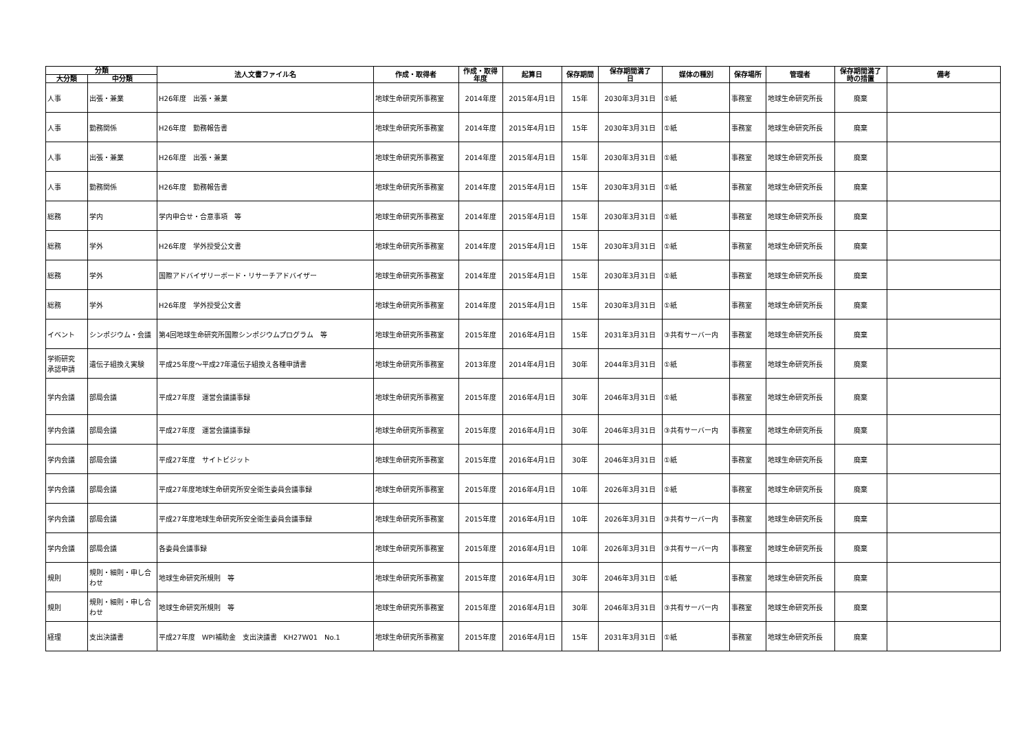| 分類 | | 法人文書ファイル名 | 作成・取得者 | 作成・取得 年度 | 起算日 | 保存期間 | 保存期間満了 日 | 媒体の種別 | 保存場所 | 管理者 | 保存期間満了 時の措置 | 備考 |
| --- | --- | --- | --- | --- | --- | --- | --- | --- | --- | --- | --- | --- |
| 大分類 | 中分類 | | | | | | | | | | | |
| 人事 | 出張・兼業 | H26年度 出張・兼業 | 地球生命研究所事務室 | 2014年度 | 2015年4月1日 | 15年 | 2030年3月31日 | ①紙 | 事務室 | 地球生命研究所長 | 廃棄 | |
| 人事 | 勤務関係 | H26年度 勤務報告書 | 地球生命研究所事務室 | 2014年度 | 2015年4月1日 | 15年 | 2030年3月31日 | ①紙 | 事務室 | 地球生命研究所長 | 廃棄 | |
| 人事 | 出張・兼業 | H26年度 出張・兼業 | 地球生命研究所事務室 | 2014年度 | 2015年4月1日 | 15年 | 2030年3月31日 | ①紙 | 事務室 | 地球生命研究所長 | 廃棄 | |
| 人事 | 勤務関係 | H26年度 勤務報告書 | 地球生命研究所事務室 | 2014年度 | 2015年4月1日 | 15年 | 2030年3月31日 | ①紙 | 事務室 | 地球生命研究所長 | 廃棄 | |
| 総務 | 学内 | 学内申合せ・合意事項 等 | 地球生命研究所事務室 | 2014年度 | 2015年4月1日 | 15年 | 2030年3月31日 | ①紙 | 事務室 | 地球生命研究所長 | 廃棄 | |
| 総務 | 学外 | H26年度 学外授受公文書 | 地球生命研究所事務室 | 2014年度 | 2015年4月1日 | 15年 | 2030年3月31日 | ①紙 | 事務室 | 地球生命研究所長 | 廃棄 | |
| 総務 | 学外 | 国際アドバイザリーボード・リサーチアドバイザー | 地球生命研究所事務室 | 2014年度 | 2015年4月1日 | 15年 | 2030年3月31日 | ①紙 | 事務室 | 地球生命研究所長 | 廃棄 | |
| 総務 | 学外 | H26年度 学外授受公文書 | 地球生命研究所事務室 | 2014年度 | 2015年4月1日 | 15年 | 2030年3月31日 | ①紙 | 事務室 | 地球生命研究所長 | 廃棄 | |
| イベント | シンポジウム・会議 | 第4回地球生命研究所国際シンポジウムプログラム 等 | 地球生命研究所事務室 | 2015年度 | 2016年4月1日 | 15年 | 2031年3月31日 | ③共有サーバー内 | 事務室 | 地球生命研究所長 | 廃棄 | |
| 学術研究 承認申請 | 遺伝子組換え実験 | 平成25年度～平成27年遺伝子組換え各種申請書 | 地球生命研究所事務室 | 2013年度 | 2014年4月1日 | 30年 | 2044年3月31日 | ①紙 | 事務室 | 地球生命研究所長 | 廃棄 | |
| 学内会議 | 部局会議 | 平成27年度 運営会議議事録 | 地球生命研究所事務室 | 2015年度 | 2016年4月1日 | 30年 | 2046年3月31日 | ①紙 | 事務室 | 地球生命研究所長 | 廃棄 | |
| 学内会議 | 部局会議 | 平成27年度 運営会議議事録 | 地球生命研究所事務室 | 2015年度 | 2016年4月1日 | 30年 | 2046年3月31日 | ③共有サーバー内 | 事務室 | 地球生命研究所長 | 廃棄 | |
| 学内会議 | 部局会議 | 平成27年度 サイトビジット | 地球生命研究所事務室 | 2015年度 | 2016年4月1日 | 30年 | 2046年3月31日 | ①紙 | 事務室 | 地球生命研究所長 | 廃棄 | |
| 学内会議 | 部局会議 | 平成27年度地球生命研究所安全衛生委員会議事録 | 地球生命研究所事務室 | 2015年度 | 2016年4月1日 | 10年 | 2026年3月31日 | ①紙 | 事務室 | 地球生命研究所長 | 廃棄 | |
| 学内会議 | 部局会議 | 平成27年度地球生命研究所安全衛生委員会議事録 | 地球生命研究所事務室 | 2015年度 | 2016年4月1日 | 10年 | 2026年3月31日 | ③共有サーバー内 | 事務室 | 地球生命研究所長 | 廃棄 | |
| 学内会議 | 部局会議 | 各委員会議事録 | 地球生命研究所事務室 | 2015年度 | 2016年4月1日 | 10年 | 2026年3月31日 | ③共有サーバー内 | 事務室 | 地球生命研究所長 | 廃棄 | |
| 規則 | 規則・細則・申し合 わせ | 地球生命研究所規則 等 | 地球生命研究所事務室 | 2015年度 | 2016年4月1日 | 30年 | 2046年3月31日 | ①紙 | 事務室 | 地球生命研究所長 | 廃棄 | |
| 規則 | 規則・細則・申し合 わせ | 地球生命研究所規則 等 | 地球生命研究所事務室 | 2015年度 | 2016年4月1日 | 30年 | 2046年3月31日 | ③共有サーバー内 | 事務室 | 地球生命研究所長 | 廃棄 | |
| 経理 | 支出決議書 | 平成27年度 WPI補助金 支出決議書 KH27W01 No.1 | 地球生命研究所事務室 | 2015年度 | 2016年4月1日 | 15年 | 2031年3月31日 | ①紙 | 事務室 | 地球生命研究所長 | 廃棄 | |